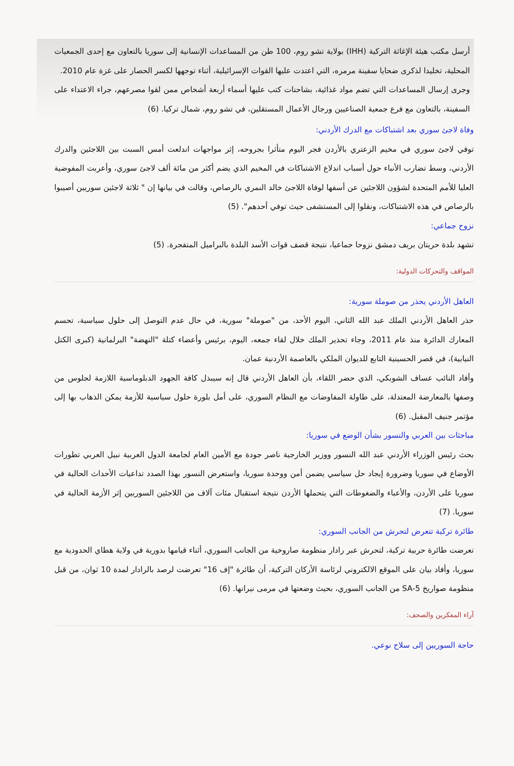أرسل مكتب هيئة الإغاثة التركية (IHH) بولاية تشو روم، 100 طن من المساعدات الإنسانية إلى سوريا بالتعاون مع إحدى الجمعيات المحلية، تخليدا لذكرى ضحايا سفينة مرمره، التي اعتدت عليها القوات الإسرائيلية، أثناء توجهها لكسر الحصار على غزة عام 2010.
وجرى إرسال المساعدات التي تضم مواد غذائية، بشاحنات كتب عليها أسماء أربعة أشخاص ممن لقوا مصرعهم، جراء الاعتداء على السفينة، بالتعاون مع فرع جمعية الصناعيين ورجال الأعمال المستقلين، في تشو روم، شمال تركيا. (6)
وفاة لاجئ سوري بعد اشتباكات مع الدرك الأردني:
توفي لاجئ سوري في مخيم الزعتري بالأردن فجر اليوم متأثرا بجروحه، إثر مواجهات اندلعت أمس السبت بين اللاجئين والدرك الأردني، وسط تضارب الأنباء حول أسباب اندلاع الاشتباكات في المخيم الذي يضم أكثر من مائة ألف لاجئ سوري، وأعربت المفوضية العليا للأمم المتحدة لشؤون اللاجئين عن أسفها لوفاة اللاجئ خالد النمري بالرصاص، وقالت في بيانها إن " ثلاثة لاجئين سوريين أصيبوا بالرصاص في هذه الاشتباكات، ونقلوا إلى المستشفى حيث توفي أحدهم". (5)
نزوح جماعي:
تشهد بلدة حريتان بريف دمشق نزوحا جماعيا، نتيجة قصف قوات الأسد البلدة بالبراميل المتفجرة. (5)
المواقف والتحركات الدولية:
العاهل الأردني يحذر من صوملة سورية:
حذر العاهل الأردني الملك عبد الله الثاني، اليوم الأحد، من "صوملة" سورية، في حال عدم التوصل إلى حلول سياسية، تحسم المعارك الدائرة منذ عام 2011، وجاء تحذير الملك خلال لقاء جمعه، اليوم، برئيس وأعضاء كتلة "النهضة" البرلمانية (كبرى الكتل النيابية)، في قصر الحسينية التابع للديوان الملكي بالعاصمة الأردنية عمان.
وأفاد النائب عساف الشوبكي، الذي حضر اللقاء، بأن العاهل الأردني قال إنه سيبذل كافة الجهود الدبلوماسية اللازمة لجلوس من وصفها بالمعارضة المعتدلة، على طاولة المفاوضات مع النظام السوري، على أمل بلورة حلول سياسية للأزمة يمكن الذهاب بها إلى مؤتمر جنيف المقبل. (6)
مباحثات بين العربي والنسور بشأن الوضع في سوريا:
بحث رئيس الوزراء الأردني عبد الله النسور ووزير الخارجية ناصر جودة مع الأمين العام لجامعة الدول العربية نبيل العربي تطورات الأوضاع في سوريا وضرورة إيجاد حل سياسي يضمن أمن ووحدة سوريا، واستعرض النسور بهذا الصدد تداعيات الأحداث الحالية في سوريا على الأردن، والأعباء والضغوطات التي يتحملها الأردن نتيجة استقبال مئات آلاف من اللاجئين السوريين إثر الأزمة الحالية في سوريا. (7)
طائرة تركية تتعرض لتحرش من الجانب السوري:
تعرضت طائرة حربية تركية، لتحرش عبر رادار منظومة صاروخية من الجانب السوري، أثناء قيامها بدورية في ولاية هطاي الحدودية مع سوريا، وأفاد بيان على الموقع الالكتروني لرئاسة الأركان التركية، أن طائرة "إف 16" تعرضت لرصد بالرادار لمدة 10 ثوان، من قبل منظومة صواريخ SA-5 من الجانب السوري، بحيث وضعتها في مرمى نيرانها. (6)
آراء المفكرين والصحف:
حاجة السوريين إلى سلاح نوعي.